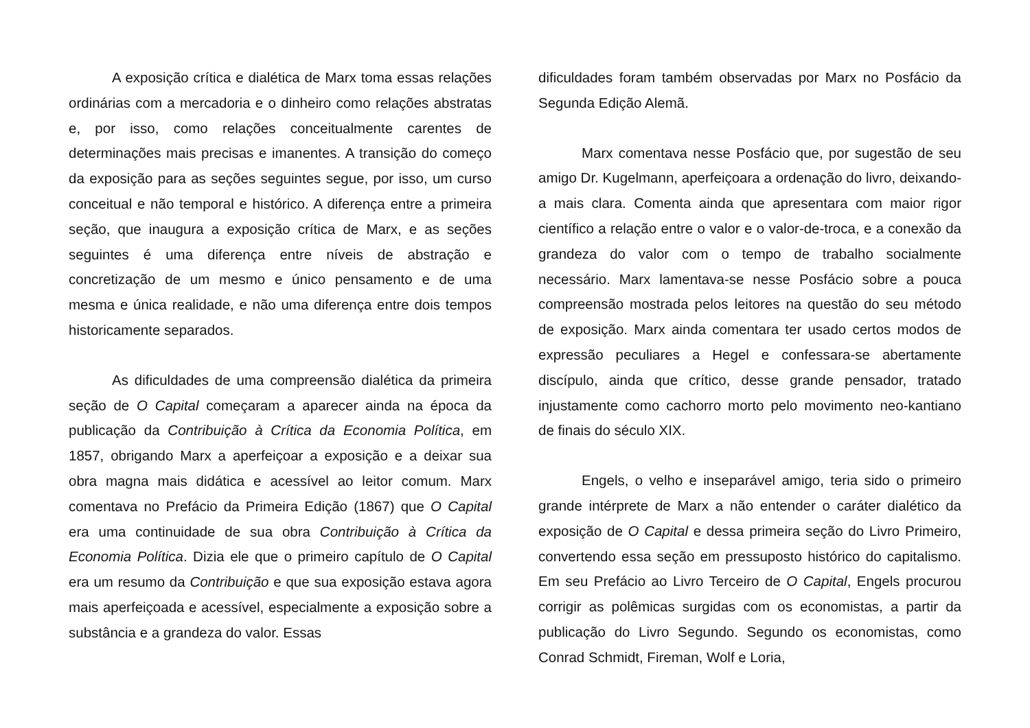A exposição crítica e dialética de Marx toma essas relações ordinárias com a mercadoria e o dinheiro como relações abstratas e, por isso, como relações conceitualmente carentes de determinações mais precisas e imanentes. A transição do começo da exposição para as seções seguintes segue, por isso, um curso conceitual e não temporal e histórico. A diferença entre a primeira seção, que inaugura a exposição crítica de Marx, e as seções seguintes é uma diferença entre níveis de abstração e concretização de um mesmo e único pensamento e de uma mesma e única realidade, e não uma diferença entre dois tempos historicamente separados.
As dificuldades de uma compreensão dialética da primeira seção de O Capital começaram a aparecer ainda na época da publicação da Contribuição à Crítica da Economia Política, em 1857, obrigando Marx a aperfeiçoar a exposição e a deixar sua obra magna mais didática e acessível ao leitor comum. Marx comentava no Prefácio da Primeira Edição (1867) que O Capital era uma continuidade de sua obra Contribuição à Crítica da Economia Política. Dizia ele que o primeiro capítulo de O Capital era um resumo da Contribuição e que sua exposição estava agora mais aperfeiçoada e acessível, especialmente a exposição sobre a substância e a grandeza do valor. Essas
dificuldades foram também observadas por Marx no Posfácio da Segunda Edição Alemã.
Marx comentava nesse Posfácio que, por sugestão de seu amigo Dr. Kugelmann, aperfeiçoara a ordenação do livro, deixando-a mais clara. Comenta ainda que apresentara com maior rigor científico a relação entre o valor e o valor-de-troca, e a conexão da grandeza do valor com o tempo de trabalho socialmente necessário. Marx lamentava-se nesse Posfácio sobre a pouca compreensão mostrada pelos leitores na questão do seu método de exposição. Marx ainda comentara ter usado certos modos de expressão peculiares a Hegel e confessara-se abertamente discípulo, ainda que crítico, desse grande pensador, tratado injustamente como cachorro morto pelo movimento neo-kantiano de finais do século XIX.
Engels, o velho e inseparável amigo, teria sido o primeiro grande intérprete de Marx a não entender o caráter dialético da exposição de O Capital e dessa primeira seção do Livro Primeiro, convertendo essa seção em pressuposto histórico do capitalismo. Em seu Prefácio ao Livro Terceiro de O Capital, Engels procurou corrigir as polêmicas surgidas com os economistas, a partir da publicação do Livro Segundo. Segundo os economistas, como Conrad Schmidt, Fireman, Wolf e Loria,